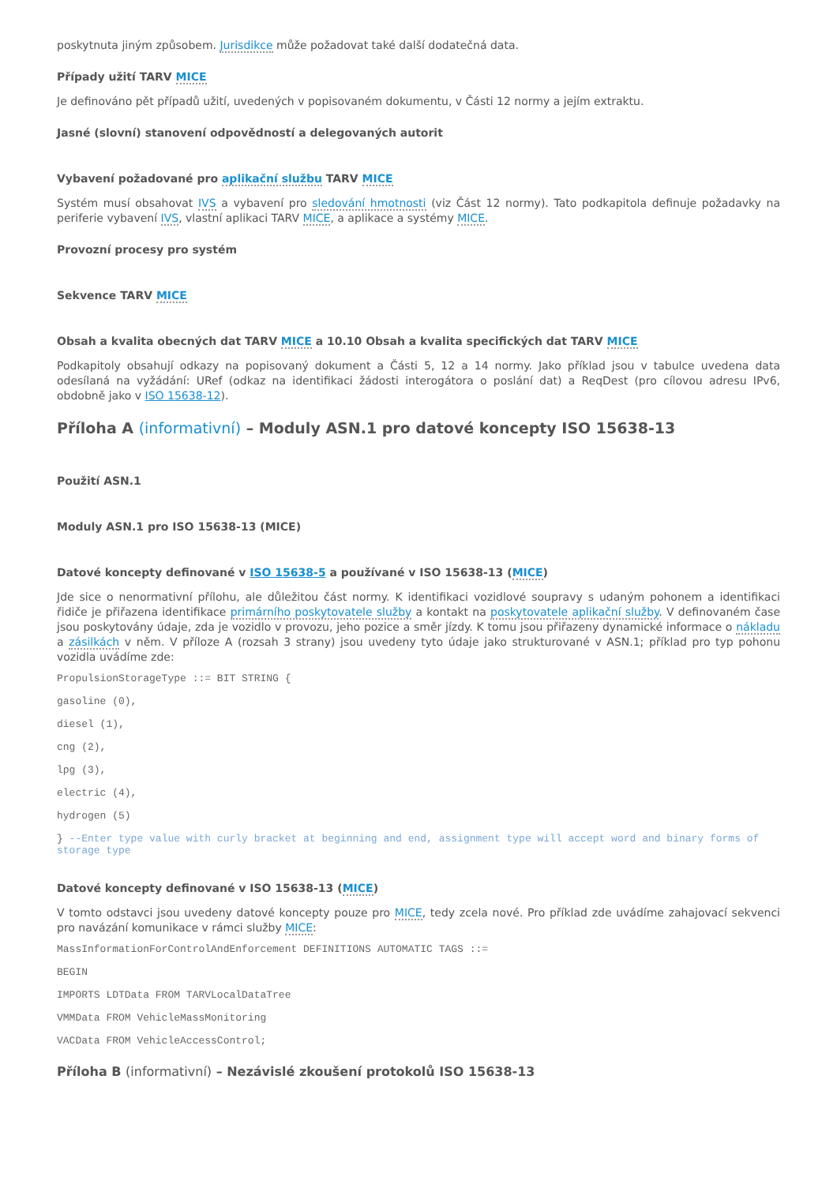poskytnuta jiným způsobem. Jurisdikce může požadovat také další dodatečná data.
Případy užití TARV MICE
Je definováno pět případů užití, uvedených v popisovaném dokumentu, v Části 12 normy a jejím extraktu.
Jasné (slovní) stanovení odpovědností a delegovaných autorit
Vybavení požadované pro aplikační službu TARV MICE
Systém musí obsahovat IVS a vybavení pro sledování hmotnosti (viz Část 12 normy). Tato podkapitola definuje požadavky na periferie vybavení IVS, vlastní aplikaci TARV MICE, a aplikace a systémy MICE.
Provozní procesy pro systém
Sekvence TARV MICE
Obsah a kvalita obecných dat TARV MICE a 10.10 Obsah a kvalita specifických dat TARV MICE
Podkapitoly obsahují odkazy na popisovaný dokument a Části 5, 12 a 14 normy. Jako příklad jsou v tabulce uvedena data odesílaná na vyžádání: URef (odkaz na identifikaci žádosti interogátora o poslání dat) a ReqDest (pro cílovou adresu IPv6, obdobně jako v ISO 15638-12).
Příloha A (informativní) – Moduly ASN.1 pro datové koncepty ISO 15638-13
Použití ASN.1
Moduly ASN.1 pro ISO 15638-13 (MICE)
Datové koncepty definované v ISO 15638-5 a používané v ISO 15638-13 (MICE)
Jde sice o nenormativní přílohu, ale důležitou část normy. K identifikaci vozidlové soupravy s udaným pohonem a identifikaci řidiče je přiřazena identifikace primárního poskytovatele služby a kontakt na poskytovatele aplikační služby. V definovaném čase jsou poskytovány údaje, zda je vozidlo v provozu, jeho pozice a směr jízdy. K tomu jsou přiřazeny dynamické informace o nákladu a zásilkách v něm. V příloze A (rozsah 3 strany) jsou uvedeny tyto údaje jako strukturované v ASN.1; příklad pro typ pohonu vozidla uvádíme zde:
PropulsionStorageType ::= BIT STRING {
gasoline (0),
diesel (1),
cng (2),
lpg (3),
electric (4),
hydrogen (5)
} --Enter type value with curly bracket at beginning and end, assignment type will accept word and binary forms of storage type
Datové koncepty definované v ISO 15638-13 (MICE)
V tomto odstavci jsou uvedeny datové koncepty pouze pro MICE, tedy zcela nové. Pro příklad zde uvádíme zahajovací sekvenci pro navázání komunikace v rámci služby MICE:
MassInformationForControlAndEnforcement DEFINITIONS AUTOMATIC TAGS ::=
BEGIN
IMPORTS LDTData FROM TARVLocalDataTree
VMMData FROM VehicleMassMonitoring
VACData FROM VehicleAccessControl;
Příloha B (informativní) – Nezávislé zkoušení protokolů ISO 15638-13